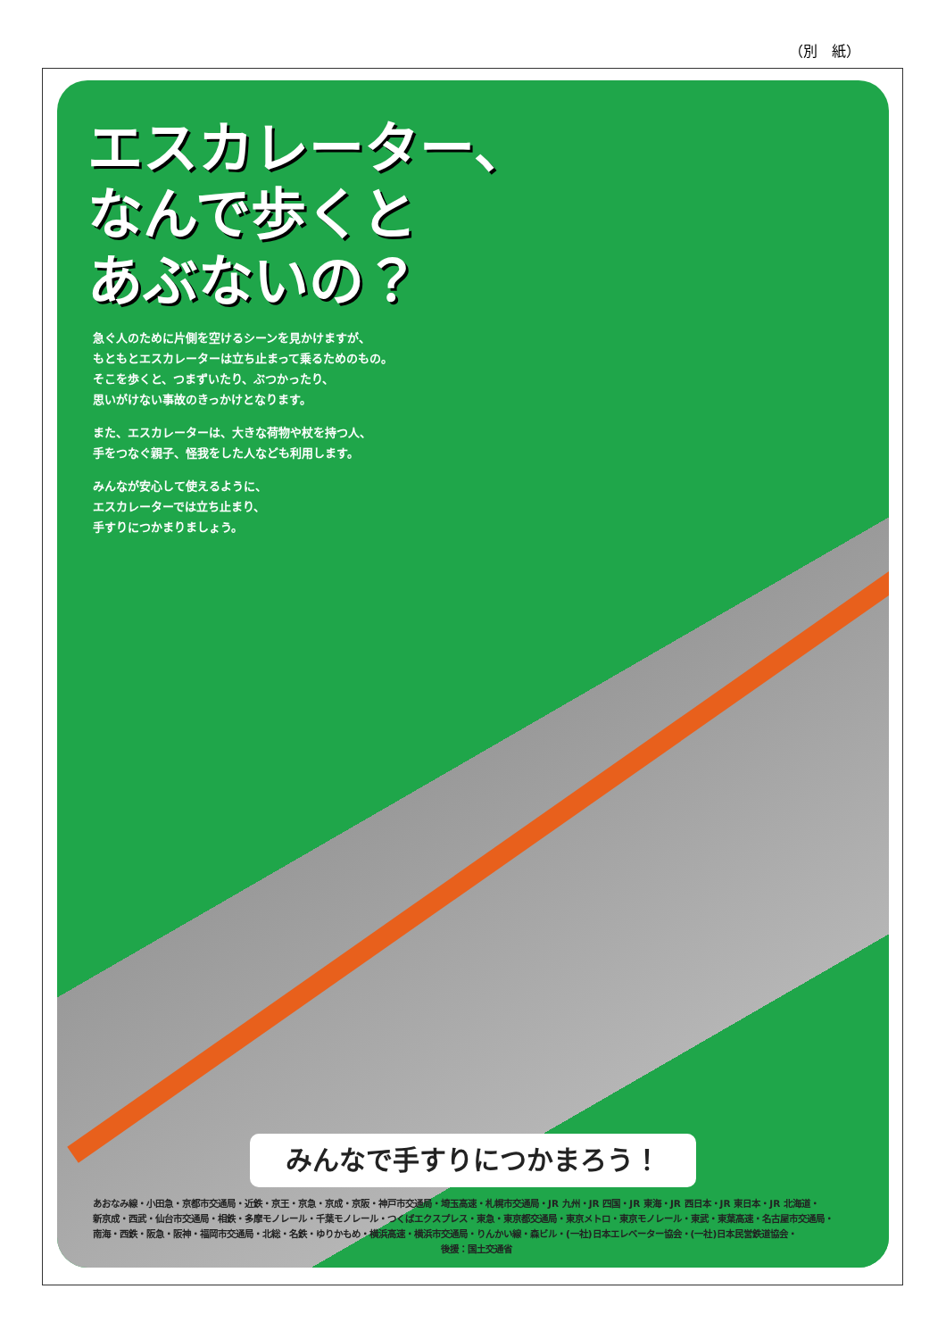（別　紙）
エスカレーター、
なんで歩くと
あぶないの？
急ぐ人のために片側を空けるシーンを見かけますが、
もともとエスカレーターは立ち止まって乗るためのもの。
そこを歩くと、つまずいたり、ぶつかったり、
思いがけない事故のきっかけとなります。
また、エスカレーターは、大きな荷物や杖を持つ人、
手をつなぐ親子、怪我をした人なども利用します。
みんなが安心して使えるように、
エスカレーターでは立ち止まり、
手すりにつかまりましょう。
みんなで手すりにつかまろう！
あおなみ線・小田急・京都市交通局・近鉄・京王・京急・京成・京阪・神戸市交通局・埼玉高速・札幌市交通局・JR 九州・JR 四国・JR 東海・JR 西日本・JR 東日本・JR 北海道・
新京成・西武・仙台市交通局・相鉄・多摩モノレール・千葉モノレール・つくばエクスプレス・東急・東京都交通局・東京メトロ・東京モノレール・東武・東葉高速・名古屋市交通局・
南海・西鉄・阪急・阪神・福岡市交通局・北総・名鉄・ゆりかもめ・横浜高速・横浜市交通局・りんかい線・森ビル・(一社)日本エレベーター協会・(一社)日本民営鉄道協会・
後援：国土交通省